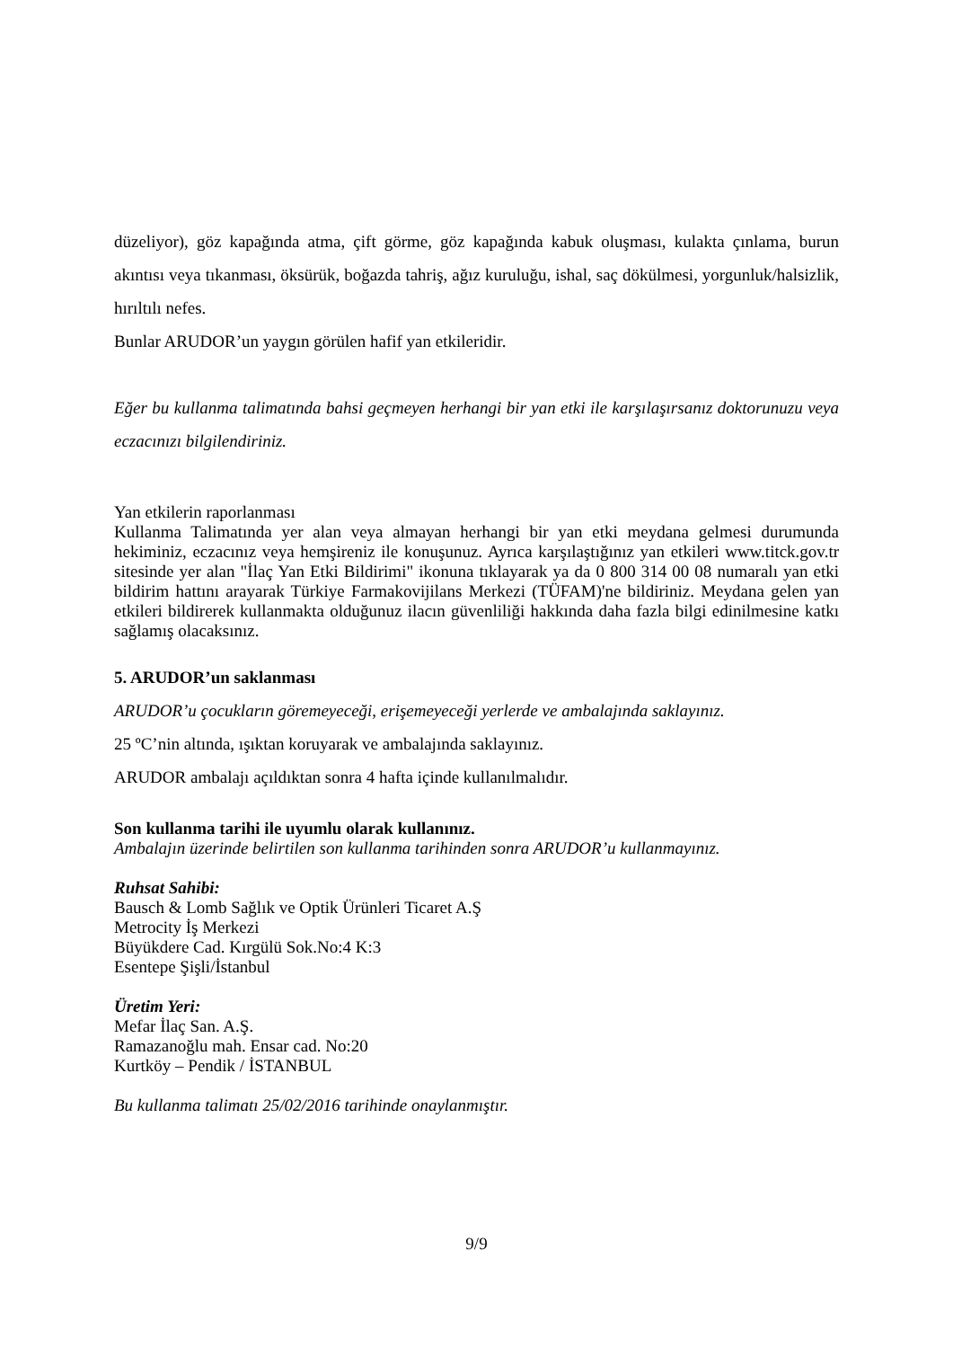düzeliyor), göz kapağında atma, çift görme, göz kapağında kabuk oluşması, kulakta çınlama, burun akıntısı veya tıkanması, öksürük, boğazda tahriş, ağız kuruluğu, ishal, saç dökülmesi, yorgunluk/halsizlik, hırıltılı nefes.
Bunlar ARUDOR’un yaygın görülen hafif yan etkileridir.
Eğer bu kullanma talimatında bahsi geçmeyen herhangi bir yan etki ile karşılaşırsanız doktorunuzu veya eczacınızı bilgilendiriniz.
Yan etkilerin raporlanması
Kullanma Talimatında yer alan veya almayan herhangi bir yan etki meydana gelmesi durumunda hekiminiz, eczacınız veya hemşireniz ile konuşunuz. Ayrıca karşılaştığınız yan etkileri www.titck.gov.tr sitesinde yer alan "İlaç Yan Etki Bildirimi" ikonuna tıklayarak ya da 0 800 314 00 08 numaralı yan etki bildirim hattını arayarak Türkiye Farmakovijilans Merkezi (TÜFAM)'ne bildiriniz. Meydana gelen yan etkileri bildirerek kullanmakta olduğunuz ilacın güvenliliği hakkında daha fazla bilgi edinilmesine katkı sağlamış olacaksınız.
5. ARUDOR’un saklanması
ARUDOR’u çocukların göremeyeceği, erişemeyeceği yerlerde ve ambalajında saklayınız.
25 ºC’nin altında, ışıktan koruyarak ve ambalajında saklayınız.
ARUDOR ambalajı açıldıktan sonra 4 hafta içinde kullanılmalıdır.
Son kullanma tarihi ile uyumlu olarak kullanınız.
Ambalajın üzerinde belirtilen son kullanma tarihinden sonra ARUDOR’u kullanmayınız.
Ruhsat Sahibi:
Bausch & Lomb Sağlık ve Optik Ürünleri Ticaret A.Ş
Metrocity İş Merkezi
Büyükdere Cad. Kırgülü Sok.No:4 K:3
Esentepe Şişli/İstanbul
Üretim Yeri:
Mefar İlaç San. A.Ş.
Ramazanoğlu mah. Ensar cad. No:20
Kurtköy – Pendik / İSTANBUL
Bu kullanma talimatı 25/02/2016 tarihinde onaylanmıştır.
9/9